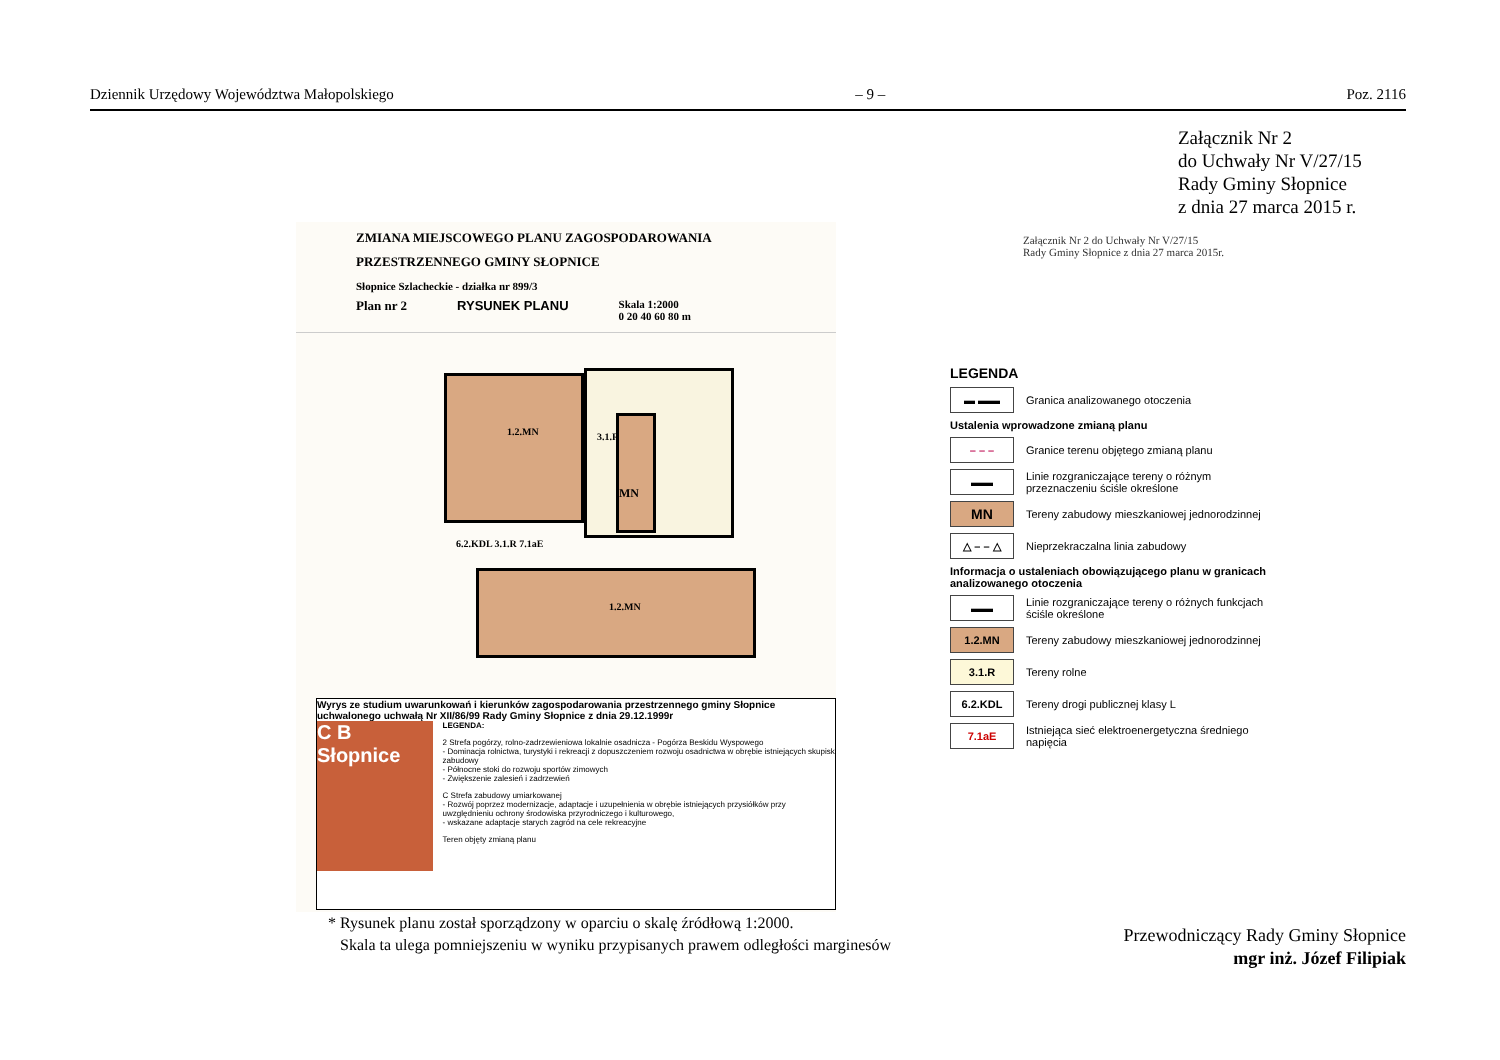Dziennik Urzędowy Województwa Małopolskiego – 9 – Poz. 2116
Załącznik Nr 2
do Uchwały Nr V/27/15
Rady Gminy Słopnice
z dnia 27 marca 2015 r.
Załącznik Nr 2 do Uchwały Nr V/27/15
Rady Gminy Słopnice z dnia 27 marca 2015r.
ZMIANA MIEJSCOWEGO PLANU ZAGOSPODAROWANIA
PRZESTRZENNEGO GMINY SŁOPNICE
Słopnice Szlacheckie - działka nr 899/3
Plan nr 2 RYSUNEK PLANU Skala 1:2000
0 20 40 60 80 m
1.2.MN 3.1.R
MN
6.2.KDL 3.1.R 7.1aE
1.2.MN
Wyrys ze studium uwarunkowań i kierunków zagospodarowania przestrzennego gminy Słopnice uchwalonego uchwałą Nr XII/86/99 Rady Gminy Słopnice z dnia 29.12.1999r
C B Słopnice
LEGENDA:
2 Strefa pogórzy, rolno-zadrzewieniowa lokalnie osadnicza - Pogórza Beskidu Wyspowego
- Dominacja rolnictwa, turystyki i rekreacji z dopuszczeniem rozwoju osadnictwa w obrębie istniejących skupisk zabudowy
- Północne stoki do rozwoju sportów zimowych
- Zwiększenie zalesień i zadrzewień
C Strefa zabudowy umiarkowanej
- Rozwój poprzez modernizacje, adaptacje i uzupełnienia w obrębie istniejących przysiółków przy uwzględnieniu ochrony środowiska przyrodniczego i kulturowego,
- wskazane adaptacje starych zagród na cele rekreacyjne
Teren objęty zmianą planu
LEGENDA
▬ ▬▬
Granica analizowanego otoczenia
Ustalenia wprowadzone zmianą planu
– – –
Granice terenu objętego zmianą planu
▬▬
Linie rozgraniczające tereny o różnym przeznaczeniu ściśle określone
MN
Tereny zabudowy mieszkaniowej jednorodzinnej
△ – – △
Nieprzekraczalna linia zabudowy
Informacja o ustaleniach obowiązującego planu w granicach analizowanego otoczenia
▬▬
Linie rozgraniczające tereny o różnych funkcjach ściśle określone
1.2.MN
Tereny zabudowy mieszkaniowej jednorodzinnej
3.1.R
Tereny rolne
6.2.KDL
Tereny drogi publicznej klasy L
7.1aE
Istniejąca sieć elektroenergetyczna średniego napięcia
* Rysunek planu został sporządzony w oparciu o skalę źródłową 1:2000.
Skala ta ulega pomniejszeniu w wyniku przypisanych prawem odległości marginesów
Przewodniczący Rady Gminy Słopnice
mgr inż. Józef Filipiak